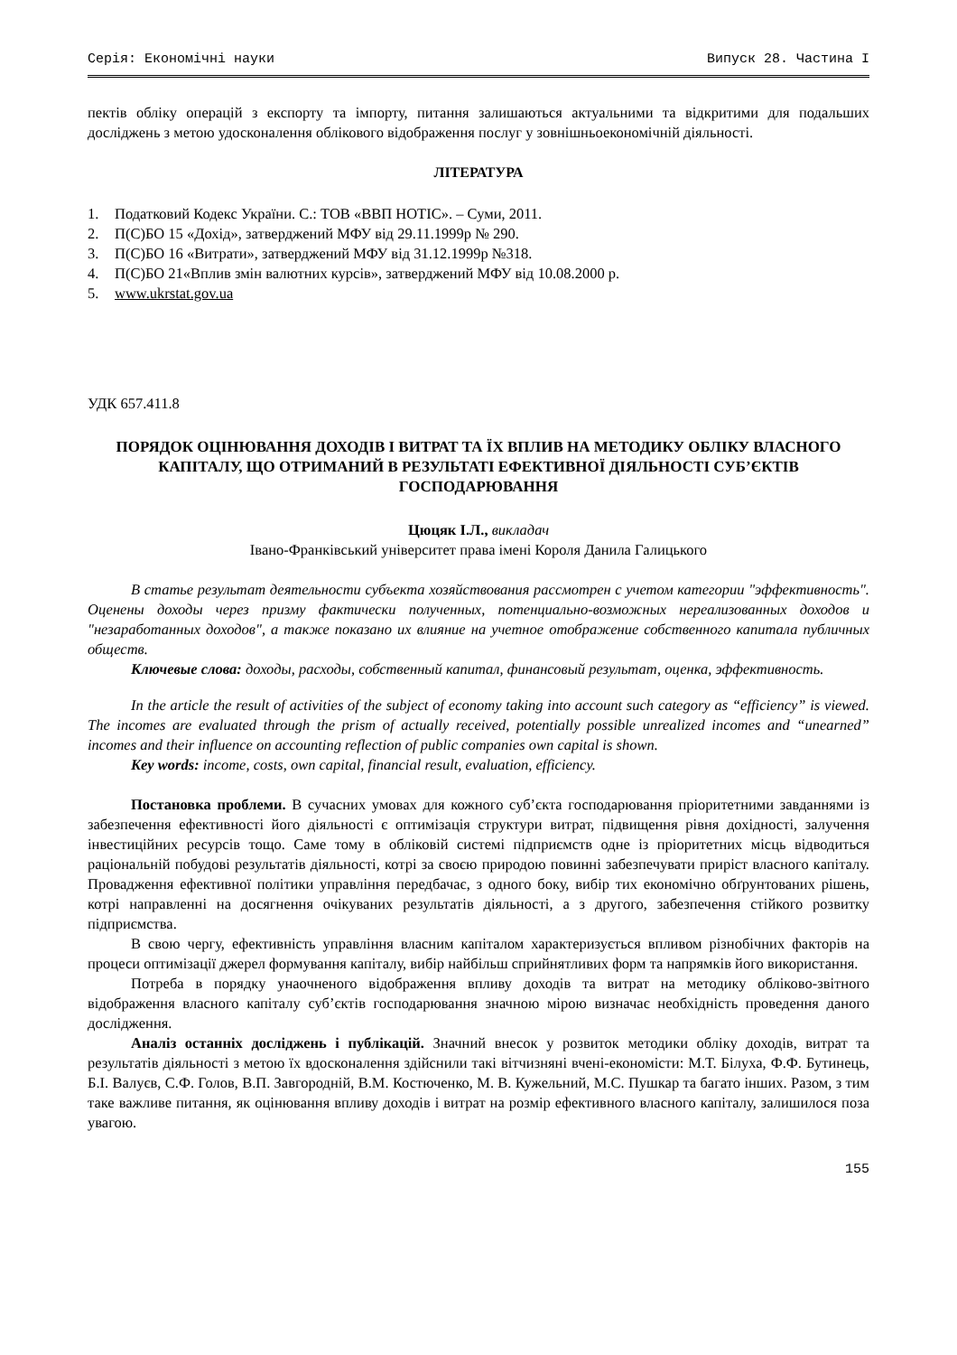Серія: Економічні науки Випуск 28. Частина I
пектів обліку операцій з експорту та імпорту, питання залишаються актуальними та відкритими для подальших досліджень з метою удосконалення облікового відображення послуг у зовнішньоекономічній діяльності.
ЛІТЕРАТУРА
1. Податковий Кодекс України. С.: ТОВ «ВВП НОТІС». – Суми, 2011.
2. П(С)БО 15 «Дохід», затверджений МФУ від 29.11.1999р № 290.
3. П(С)БО 16 «Витрати», затверджений МФУ від 31.12.1999р №318.
4. П(С)БО 21«Вплив змін валютних курсів», затверджений МФУ від 10.08.2000 р.
5. www.ukrstat.gov.ua
УДК 657.411.8
ПОРЯДОК ОЦІНЮВАННЯ ДОХОДІВ І ВИТРАТ ТА ЇХ ВПЛИВ НА МЕТОДИКУ ОБЛІКУ ВЛАСНОГО КАПІТАЛУ, ЩО ОТРИМАНИЙ В РЕЗУЛЬТАТІ ЕФЕКТИВНОЇ ДІЯЛЬНОСТІ СУБ’ЄКТІВ ГОСПОДАРЮВАННЯ
Цюцяк І.Л., викладач
Івано-Франківський університет права імені Короля Данила Галицького
В статье результат деятельности субъекта хозяйствования рассмотрен с учетом категории "эффективность". Оценены доходы через призму фактически полученных, потенциально-возможных нереализованных доходов и "незаработанных доходов", а также показано их влияние на учетное отображение собственного капитала публичных обществ.
Ключевые слова: доходы, расходы, собственный капитал, финансовый результат, оценка, эффективность.
In the article the result of activities of the subject of economy taking into account such category as “efficiency” is viewed. The incomes are evaluated through the prism of actually received, potentially possible unrealized incomes and “unearned” incomes and their influence on accounting reflection of public companies own capital is shown.
Key words: income, costs, own capital, financial result, evaluation, efficiency.
Постановка проблеми. В сучасних умовах для кожного суб’єкта господарювання пріоритетними завданнями із забезпечення ефективності його діяльності є оптимізація структури витрат, підвищення рівня дохідності, залучення інвестиційних ресурсів тощо. Саме тому в обліковій системі підприємств одне із пріоритетних місць відводиться раціональній побудові результатів діяльності, котрі за своєю природою повинні забезпечувати приріст власного капіталу. Провадження ефективної політики управління передбачає, з одного боку, вибір тих економічно обґрунтованих рішень, котрі направленні на досягнення очікуваних результатів діяльності, а з другого, забезпечення стійкого розвитку підприємства.
В свою чергу, ефективність управління власним капіталом характеризується впливом різнобічних факторів на процеси оптимізації джерел формування капіталу, вибір найбільш сприйнятливих форм та напрямків його використання.
Потреба в порядку унаочненого відображення впливу доходів та витрат на методику обліково-звітного відображення власного капіталу суб’єктів господарювання значною мірою визначає необхідність проведення даного дослідження.
Аналіз останніх досліджень і публікацій. Значний внесок у розвиток методики обліку доходів, витрат та результатів діяльності з метою їх вдосконалення здійснили такі вітчизняні вчені-економісти: М.Т. Білуха, Ф.Ф. Бутинець, Б.І. Валуєв, С.Ф. Голов, В.П. Завгородній, В.М. Костюченко, М. В. Кужельний, М.С. Пушкар та багато інших. Разом, з тим таке важливе питання, як оцінювання впливу доходів і витрат на розмір ефективного власного капіталу, залишилося поза увагою.
155